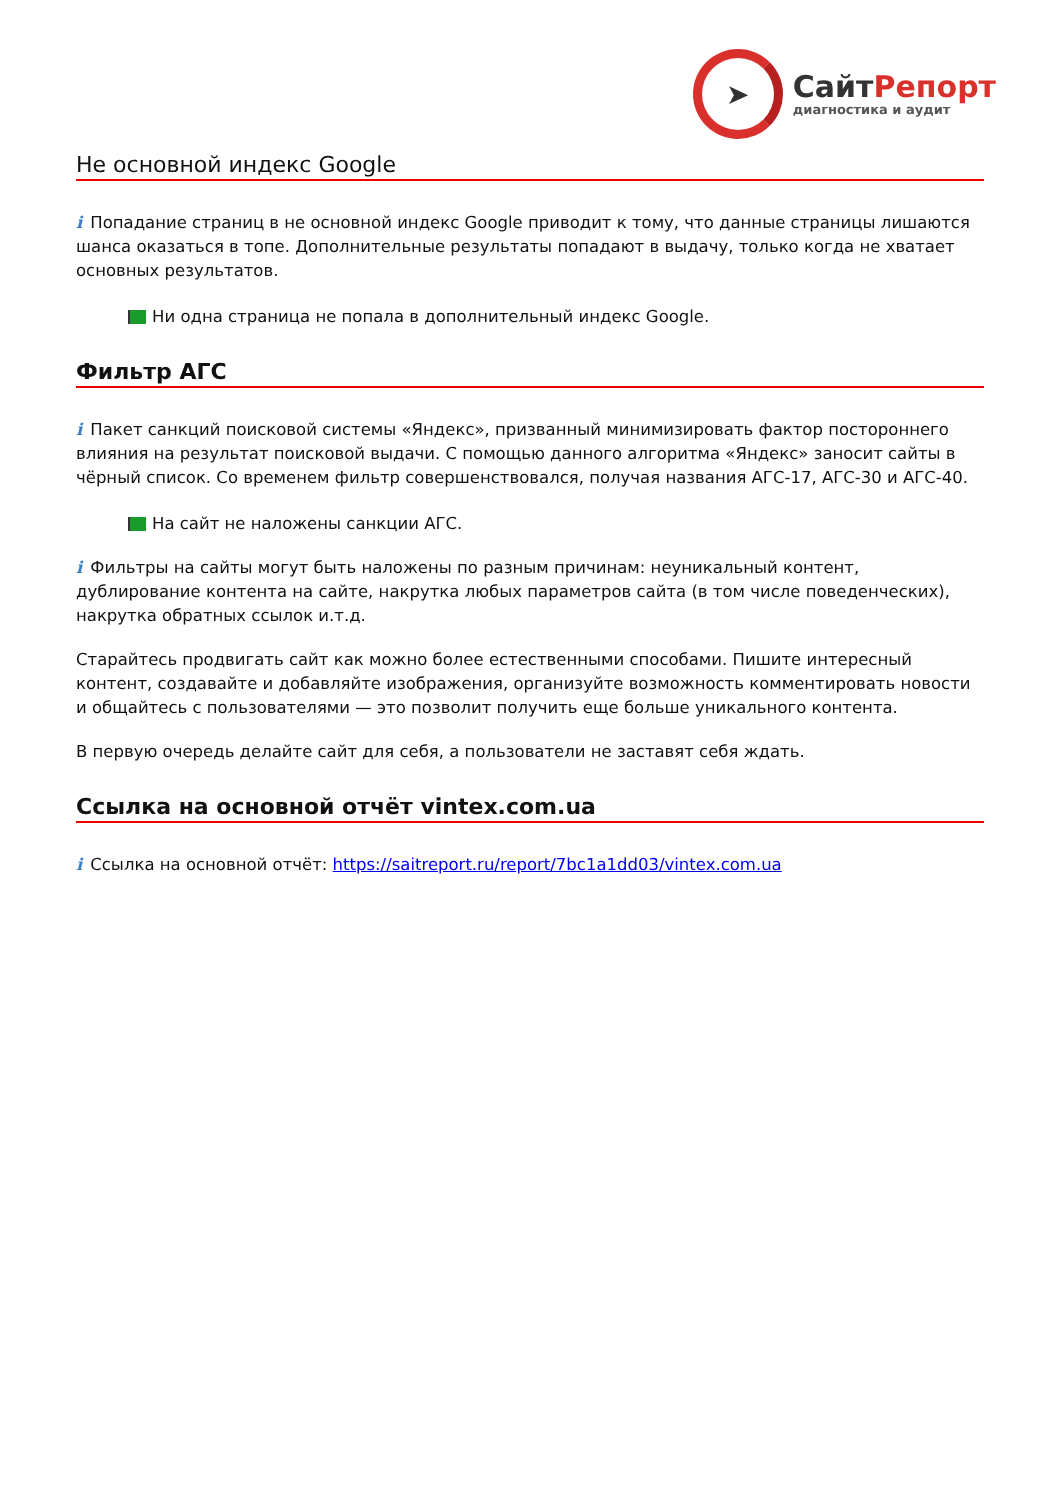➤
СайтРепорт
диагностика и аудит
Не основной индекс Google
i Попадание страниц в не основной индекс Google приводит к тому, что данные страницы лишаются шанса оказаться в топе. Дополнительные результаты попадают в выдачу, только когда не хватает основных результатов.
Ни одна страница не попала в дополнительный индекс Google.
Фильтр АГС
i Пакет санкций поисковой системы «Яндекс», призванный минимизировать фактор постороннего влияния на результат поисковой выдачи. С помощью данного алгоритма «Яндекс» заносит сайты в чёрный список. Со временем фильтр совершенствовался, получая названия АГС-17, АГС-30 и АГС-40.
На сайт не наложены санкции АГС.
i Фильтры на сайты могут быть наложены по разным причинам: неуникальный контент, дублирование контента на сайте, накрутка любых параметров сайта (в том числе поведенческих), накрутка обратных ссылок и.т.д.
Старайтесь продвигать сайт как можно более естественными способами. Пишите интересный контент, создавайте и добавляйте изображения, организуйте возможность комментировать новости и общайтесь с пользователями — это позволит получить еще больше уникального контента.
В первую очередь делайте сайт для себя, а пользователи не заставят себя ждать.
Ссылка на основной отчёт vintex.com.ua
i Ссылка на основной отчёт: https://saitreport.ru/report/7bc1a1dd03/vintex.com.ua